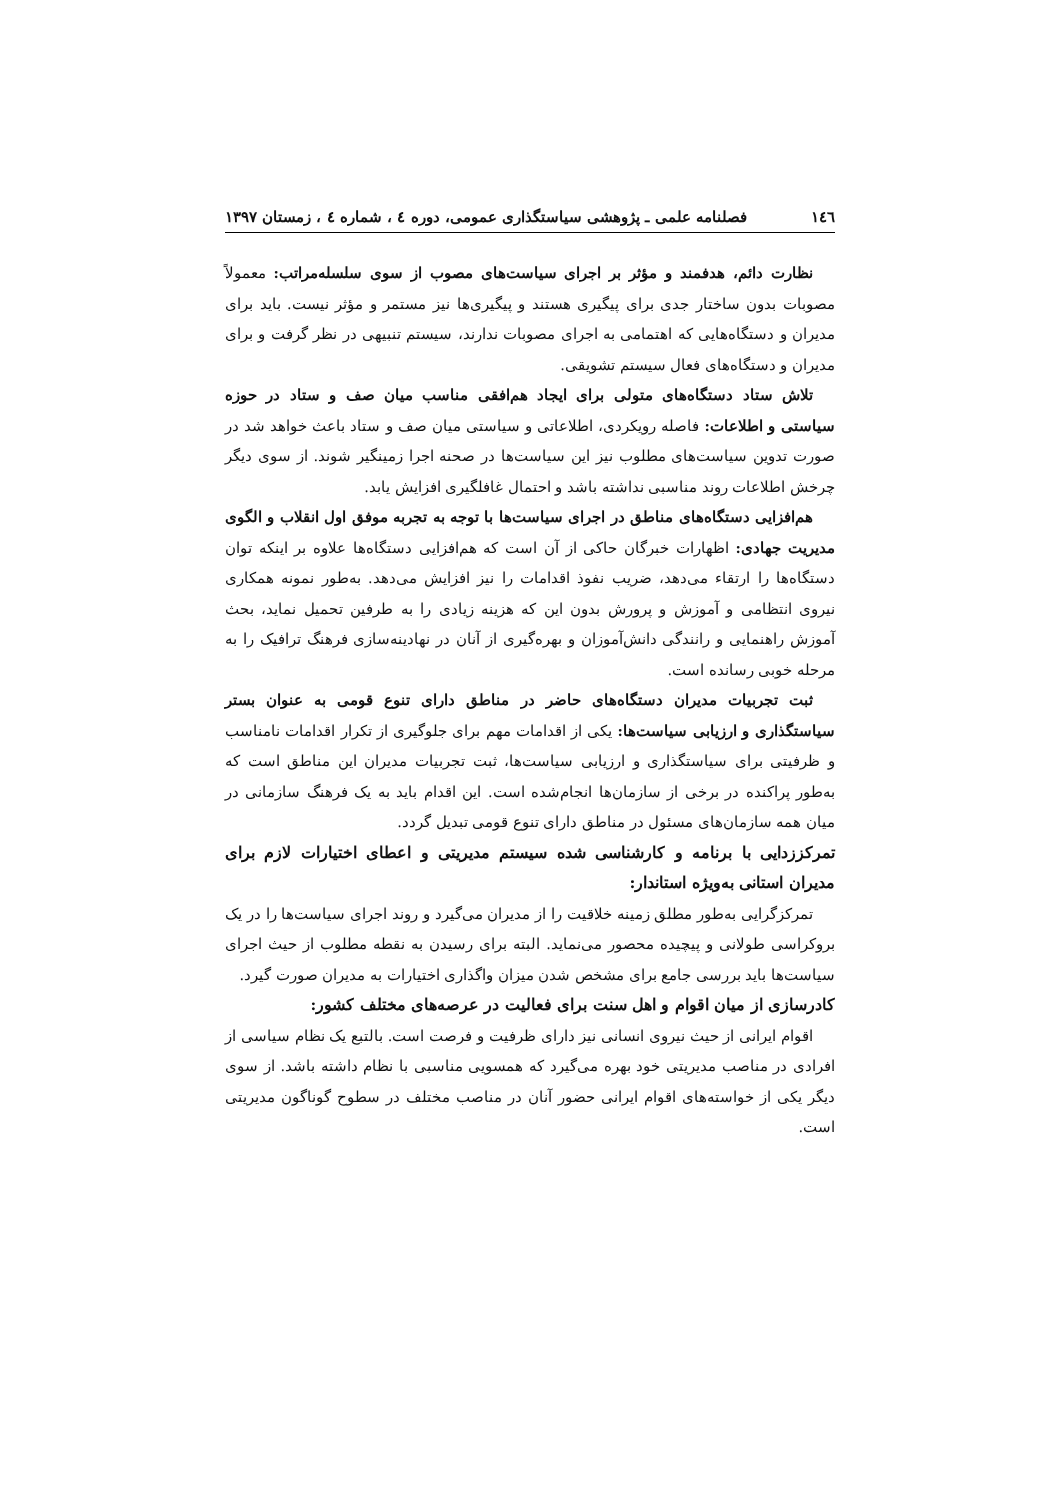١٤٦ فصلنامه علمی ـ پژوهشی سیاستگذاری عمومی، دوره ٤ ، شماره ٤ ، زمستان ١٣٩٧
نظارت دائم، هدفمند و مؤثر بر اجرای سیاست‌های مصوب از سوی سلسله‌مراتب: معمولاً مصوبات بدون ساختار جدی برای پیگیری هستند و پیگیری‌ها نیز مستمر و مؤثر نیست. باید برای مدیران و دستگاه‌هایی که اهتمامی به اجرای مصوبات ندارند، سیستم تنبیهی در نظر گرفت و برای مدیران و دستگاه‌های فعال سیستم تشویقی.
تلاش ستاد دستگاه‌های متولی برای ایجاد هم‌افقی مناسب میان صف و ستاد در حوزه سیاستی و اطلاعات: فاصله رویکردی، اطلاعاتی و سیاستی میان صف و ستاد باعث خواهد شد در صورت تدوین سیاست‌های مطلوب نیز این سیاست‌ها در صحنه اجرا زمینگیر شوند. از سوی دیگر چرخش اطلاعات روند مناسبی نداشته باشد و احتمال غافلگیری افزایش یابد.
هم‌افزایی دستگاه‌های مناطق در اجرای سیاست‌ها با توجه به تجربه موفق اول انقلاب و الگوی مدیریت جهادی: اظهارات خبرگان حاکی از آن است که هم‌افزایی دستگاه‌ها علاوه بر اینکه توان دستگاه‌ها را ارتقاء می‌دهد، ضریب نفوذ اقدامات را نیز افزایش می‌دهد. به‌طور نمونه همکاری نیروی انتظامی و آموزش و پرورش بدون این که هزینه زیادی را به طرفین تحمیل نماید، بحث آموزش راهنمایی و رانندگی دانش‌آموزان و بهره‌گیری از آنان در نهادینه‌سازی فرهنگ ترافیک را به مرحله خوبی رسانده است.
ثبت تجربیات مدیران دستگاه‌های حاضر در مناطق دارای تنوع قومی به عنوان بستر سیاستگذاری و ارزیابی سیاست‌ها: یکی از اقدامات مهم برای جلوگیری از تکرار اقدامات نامناسب و ظرفیتی برای سیاستگذاری و ارزیابی سیاست‌ها، ثبت تجربیات مدیران این مناطق است که به‌طور پراکنده در برخی از سازمان‌ها انجام‌شده است. این اقدام باید به یک فرهنگ سازمانی در میان همه سازمان‌های مسئول در مناطق دارای تنوع قومی تبدیل گردد.
تمرکززدایی با برنامه و کارشناسی شده سیستم مدیریتی و اعطای اختیارات لازم برای مدیران استانی به‌ویژه استاندار:
تمرکزگرایی به‌طور مطلق زمینه خلاقیت را از مدیران می‌گیرد و روند اجرای سیاست‌ها را در یک بروکراسی طولانی و پیچیده محصور می‌نماید. البته برای رسیدن به نقطه مطلوب از حیث اجرای سیاست‌ها باید بررسی جامع برای مشخص شدن میزان واگذاری اختیارات به مدیران صورت گیرد.
کادرسازی از میان اقوام و اهل سنت برای فعالیت در عرصه‌های مختلف کشور:
اقوام ایرانی از حیث نیروی انسانی نیز دارای ظرفیت و فرصت است. بالتبع یک نظام سیاسی از افرادی در مناصب مدیریتی خود بهره می‌گیرد که همسویی مناسبی با نظام داشته باشد. از سوی دیگر یکی از خواسته‌های اقوام ایرانی حضور آنان در مناصب مختلف در سطوح گوناگون مدیریتی است.